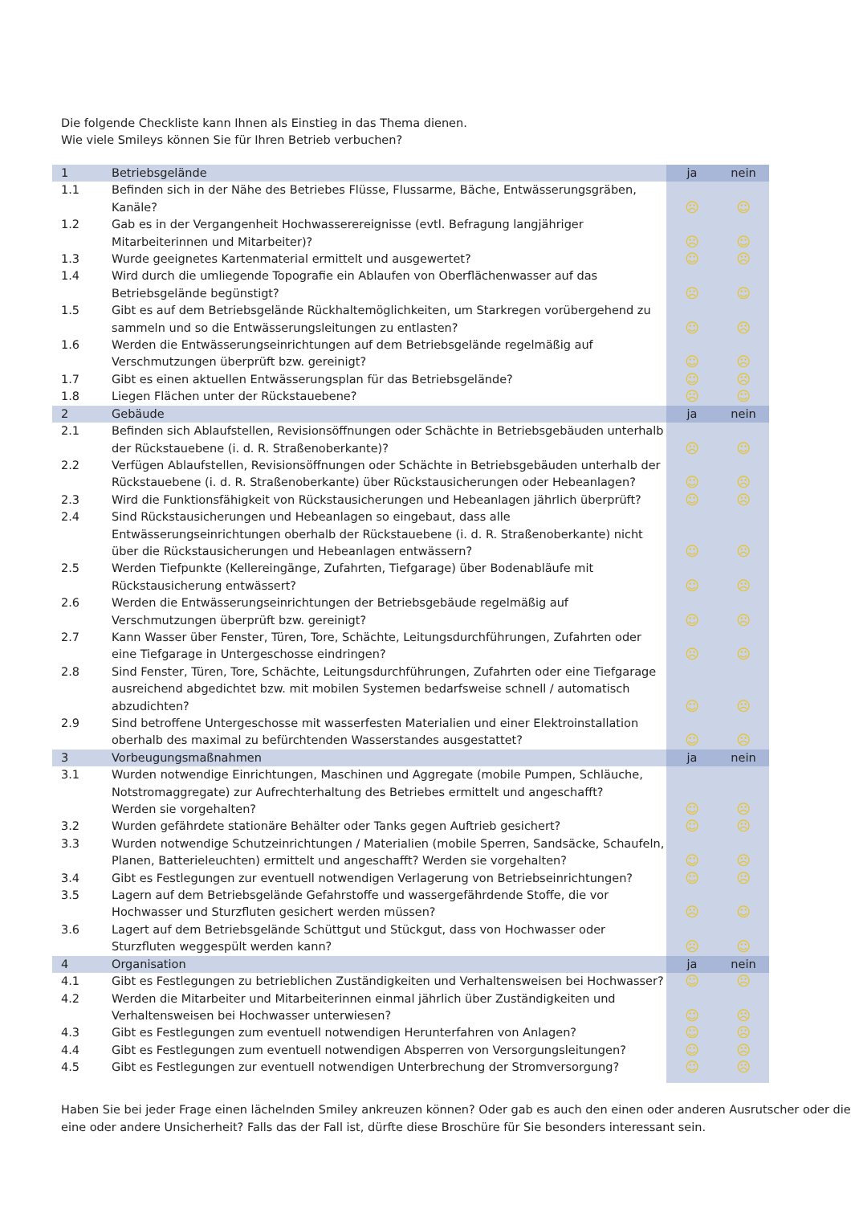Die folgende Checkliste kann Ihnen als Einstieg in das Thema dienen.
Wie viele Smileys können Sie für Ihren Betrieb verbuchen?
| 1 | Betriebsgelände | ja | nein |
| --- | --- | --- | --- |
| 1.1 | Befinden sich in der Nähe des Betriebes Flüsse, Flussarme, Bäche, Entwässerungsgräben, Kanäle? | ☹ | ☺ |
| 1.2 | Gab es in der Vergangenheit Hochwasserereignisse (evtl. Befragung langjähriger Mitarbeiterinnen und Mitarbeiter)? | ☹ | ☺ |
| 1.3 | Wurde geeignetes Kartenmaterial ermittelt und ausgewertet? | ☺ | ☹ |
| 1.4 | Wird durch die umliegende Topografie ein Ablaufen von Oberflächenwasser auf das Betriebsgelände begünstigt? | ☹ | ☺ |
| 1.5 | Gibt es auf dem Betriebsgelände Rückhaltemöglichkeiten, um Starkregen vorübergehend zu sammeln und so die Entwässerungsleitungen zu entlasten? | ☺ | ☹ |
| 1.6 | Werden die Entwässerungseinrichtungen auf dem Betriebsgelände regelmäßig auf Verschmutzungen überprüft bzw. gereinigt? | ☺ | ☹ |
| 1.7 | Gibt es einen aktuellen Entwässerungsplan für das Betriebsgelände? | ☺ | ☹ |
| 1.8 | Liegen Flächen unter der Rückstauebene? | ☹ | ☺ |
| 2 | Gebäude | ja | nein |
| 2.1 | Befinden sich Ablaufstellen, Revisionsöffnungen oder Schächte in Betriebsgebäuden unterhalb der Rückstauebene (i. d. R. Straßenoberkante)? | ☹ | ☺ |
| 2.2 | Verfügen Ablaufstellen, Revisionsöffnungen oder Schächte in Betriebsgebäuden unterhalb der Rückstauebene (i. d. R. Straßenoberkante) über Rückstausicherungen oder Hebeanlagen? | ☺ | ☹ |
| 2.3 | Wird die Funktionsfähigkeit von Rückstausicherungen und Hebeanlagen jährlich überprüft? | ☺ | ☹ |
| 2.4 | Sind Rückstausicherungen und Hebeanlagen so eingebaut, dass alle Entwässerungseinrichtungen oberhalb der Rückstauebene (i. d. R. Straßenoberkante) nicht über die Rückstausicherungen und Hebeanlagen entwässern? | ☺ | ☹ |
| 2.5 | Werden Tiefpunkte (Kellereingänge, Zufahrten, Tiefgarage) über Bodenabläufe mit Rückstausicherung entwässert? | ☺ | ☹ |
| 2.6 | Werden die Entwässerungseinrichtungen der Betriebsgebäude regelmäßig auf Verschmutzungen überprüft bzw. gereinigt? | ☺ | ☹ |
| 2.7 | Kann Wasser über Fenster, Türen, Tore, Schächte, Leitungsdurchführungen, Zufahrten oder eine Tiefgarage in Untergeschosse eindringen? | ☹ | ☺ |
| 2.8 | Sind Fenster, Türen, Tore, Schächte, Leitungsdurchführungen, Zufahrten oder eine Tiefgarage ausreichend abgedichtet bzw. mit mobilen Systemen bedarfsweise schnell / automatisch abzudichten? | ☺ | ☹ |
| 2.9 | Sind betroffene Untergeschosse mit wasserfesten Materialien und einer Elektroinstallation oberhalb des maximal zu befürchtenden Wasserstandes ausgestattet? | ☺ | ☹ |
| 3 | Vorbeugungsmaßnahmen | ja | nein |
| 3.1 | Wurden notwendige Einrichtungen, Maschinen und Aggregate (mobile Pumpen, Schläuche, Notstromaggregate) zur Aufrechterhaltung des Betriebes ermittelt und angeschafft? Werden sie vorgehalten? | ☺ | ☹ |
| 3.2 | Wurden gefährdete stationäre Behälter oder Tanks gegen Auftrieb gesichert? | ☺ | ☹ |
| 3.3 | Wurden notwendige Schutzeinrichtungen / Materialien (mobile Sperren, Sandsäcke, Schaufeln, Planen, Batterieleuchten) ermittelt und angeschafft? Werden sie vorgehalten? | ☺ | ☹ |
| 3.4 | Gibt es Festlegungen zur eventuell notwendigen Verlagerung von Betriebseinrichtungen? | ☺ | ☹ |
| 3.5 | Lagern auf dem Betriebsgelände Gefahrstoffe und wassergefährdende Stoffe, die vor Hochwasser und Sturzfluten gesichert werden müssen? | ☹ | ☺ |
| 3.6 | Lagert auf dem Betriebsgelände Schüttgut und Stückgut, dass von Hochwasser oder Sturzfluten weggespült werden kann? | ☹ | ☺ |
| 4 | Organisation | ja | nein |
| 4.1 | Gibt es Festlegungen zu betrieblichen Zuständigkeiten und Verhaltensweisen bei Hochwasser? | ☺ | ☹ |
| 4.2 | Werden die Mitarbeiter und Mitarbeiterinnen einmal jährlich über Zuständigkeiten und Verhaltensweisen bei Hochwasser unterwiesen? | ☺ | ☹ |
| 4.3 | Gibt es Festlegungen zum eventuell notwendigen Herunterfahren von Anlagen? | ☺ | ☹ |
| 4.4 | Gibt es Festlegungen zum eventuell notwendigen Absperren von Versorgungsleitungen? | ☺ | ☹ |
| 4.5 | Gibt es Festlegungen zur eventuell notwendigen Unterbrechung der Stromversorgung? | ☺ | ☹ |
Haben Sie bei jeder Frage einen lächelnden Smiley ankreuzen können? Oder gab es auch den einen oder anderen Ausrutscher oder die eine oder andere Unsicherheit? Falls das der Fall ist, dürfte diese Broschüre für Sie besonders interessant sein.